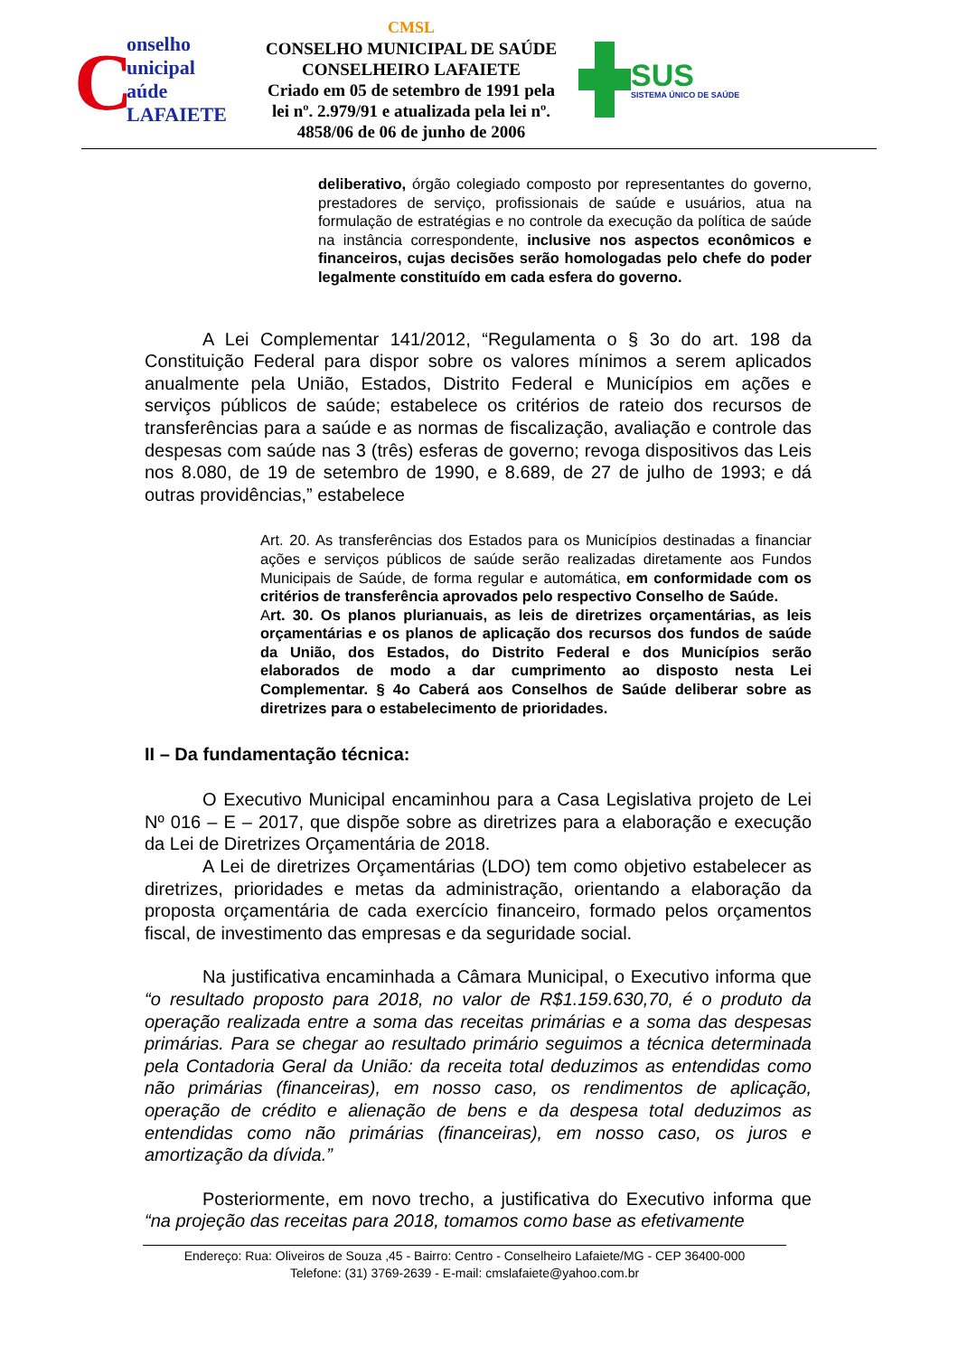C
onselho
unicipal
aúde
LAFAIETE
CMSL
CONSELHO MUNICIPAL DE SAÚDE
CONSELHEIRO LAFAIETE
Criado em 05 de setembro de 1991 pela lei nº. 2.979/91 e atualizada pela lei nº. 4858/06 de 06 de junho de 2006
SUS
SISTEMA ÚNICO DE SAÚDE
deliberativo, órgão colegiado composto por representantes do governo, prestadores de serviço, profissionais de saúde e usuários, atua na formulação de estratégias e no controle da execução da política de saúde na instância correspondente, inclusive nos aspectos econômicos e financeiros, cujas decisões serão homologadas pelo chefe do poder legalmente constituído em cada esfera do governo.
A Lei Complementar 141/2012, “Regulamenta o § 3o do art. 198 da Constituição Federal para dispor sobre os valores mínimos a serem aplicados anualmente pela União, Estados, Distrito Federal e Municípios em ações e serviços públicos de saúde; estabelece os critérios de rateio dos recursos de transferências para a saúde e as normas de fiscalização, avaliação e controle das despesas com saúde nas 3 (três) esferas de governo; revoga dispositivos das Leis nos 8.080, de 19 de setembro de 1990, e 8.689, de 27 de julho de 1993; e dá outras providências,” estabelece
Art. 20. As transferências dos Estados para os Municípios destinadas a financiar ações e serviços públicos de saúde serão realizadas diretamente aos Fundos Municipais de Saúde, de forma regular e automática, em conformidade com os critérios de transferência aprovados pelo respectivo Conselho de Saúde.
Art. 30. Os planos plurianuais, as leis de diretrizes orçamentárias, as leis orçamentárias e os planos de aplicação dos recursos dos fundos de saúde da União, dos Estados, do Distrito Federal e dos Municípios serão elaborados de modo a dar cumprimento ao disposto nesta Lei Complementar. § 4o Caberá aos Conselhos de Saúde deliberar sobre as diretrizes para o estabelecimento de prioridades.
II – Da fundamentação técnica:
O Executivo Municipal encaminhou para a Casa Legislativa projeto de Lei Nº 016 – E – 2017, que dispõe sobre as diretrizes para a elaboração e execução da Lei de Diretrizes Orçamentária de 2018.
A Lei de diretrizes Orçamentárias (LDO) tem como objetivo estabelecer as diretrizes, prioridades e metas da administração, orientando a elaboração da proposta orçamentária de cada exercício financeiro, formado pelos orçamentos fiscal, de investimento das empresas e da seguridade social.
Na justificativa encaminhada a Câmara Municipal, o Executivo informa que “o resultado proposto para 2018, no valor de R$1.159.630,70, é o produto da operação realizada entre a soma das receitas primárias e a soma das despesas primárias. Para se chegar ao resultado primário seguimos a técnica determinada pela Contadoria Geral da União: da receita total deduzimos as entendidas como não primárias (financeiras), em nosso caso, os rendimentos de aplicação, operação de crédito e alienação de bens e da despesa total deduzimos as entendidas como não primárias (financeiras), em nosso caso, os juros e amortização da dívida.”
Posteriormente, em novo trecho, a justificativa do Executivo informa que “na projeção das receitas para 2018, tomamos como base as efetivamente
Endereço: Rua: Oliveiros de Souza ,45 - Bairro: Centro - Conselheiro Lafaiete/MG - CEP 36400-000
Telefone: (31) 3769-2639 - E-mail: cmslafaiete@yahoo.com.br